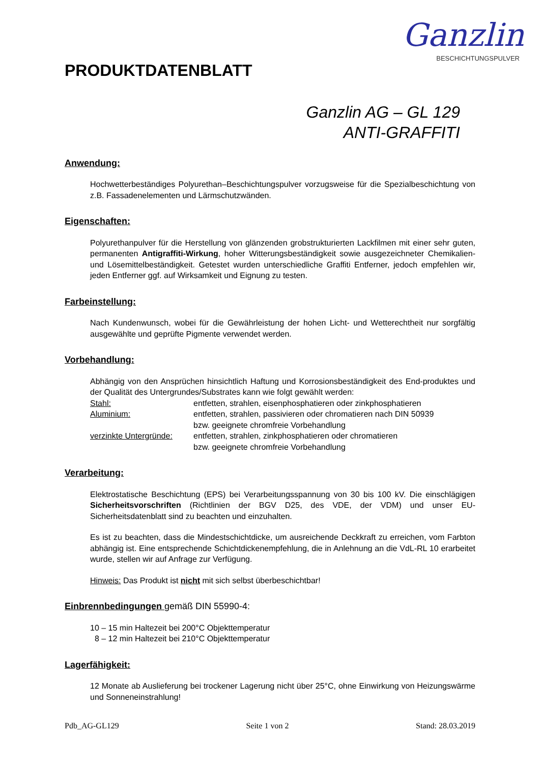Ganzlin
BESCHICHTUNGSPULVER
PRODUKTDATENBLATT
Ganzlin AG – GL 129
ANTI-GRAFFITI
Anwendung:
Hochwetterbeständiges Polyurethan–Beschichtungspulver vorzugsweise für die Spezialbeschichtung von z.B. Fassadenelementen und Lärmschutzwänden.
Eigenschaften:
Polyurethanpulver für die Herstellung von glänzenden grobstrukturierten Lackfilmen mit einer sehr guten, permanenten Antigraffiti-Wirkung, hoher Witterungsbeständigkeit sowie ausgezeichneter Chemikalien- und Lösemittelbeständigkeit. Getestet wurden unterschiedliche Graffiti Entferner, jedoch empfehlen wir, jeden Entferner ggf. auf Wirksamkeit und Eignung zu testen.
Farbeinstellung:
Nach Kundenwunsch, wobei für die Gewährleistung der hohen Licht- und Wetterechtheit nur sorgfältig ausgewählte und geprüfte Pigmente verwendet werden.
Vorbehandlung:
Abhängig von den Ansprüchen hinsichtlich Haftung und Korrosionsbeständigkeit des End-produktes und der Qualität des Untergrundes/Substrates kann wie folgt gewählt werden:
| Stahl: | entfetten, strahlen, eisenphosphatieren oder zinkphosphatieren |
| Aluminium: | entfetten, strahlen, passivieren oder chromatieren nach DIN 50939 bzw. geeignete chromfreie Vorbehandlung |
| verzinkte Untergründe: | entfetten, strahlen, zinkphosphatieren oder chromatieren bzw. geeignete chromfreie Vorbehandlung |
Verarbeitung:
Elektrostatische Beschichtung (EPS) bei Verarbeitungsspannung von 30 bis 100 kV. Die einschlägigen Sicherheitsvorschriften (Richtlinien der BGV D25, des VDE, der VDM) und unser EU-Sicherheitsdatenblatt sind zu beachten und einzuhalten.
Es ist zu beachten, dass die Mindestschichtdicke, um ausreichende Deckkraft zu erreichen, vom Farbton abhängig ist. Eine entsprechende Schichtdickenempfehlung, die in Anlehnung an die VdL-RL 10 erarbeitet wurde, stellen wir auf Anfrage zur Verfügung.
Hinweis: Das Produkt ist nicht mit sich selbst überbeschichtbar!
Einbrennbedingungen gemäß DIN 55990-4:
10 – 15 min Haltezeit bei 200°C Objekttemperatur
8 – 12 min Haltezeit bei 210°C Objekttemperatur
Lagerfähigkeit:
12 Monate ab Auslieferung bei trockener Lagerung nicht über 25°C, ohne Einwirkung von Heizungswärme und Sonneneinstrahlung!
Pdb_AG-GL129 Seite 1 von 2 Stand: 28.03.2019